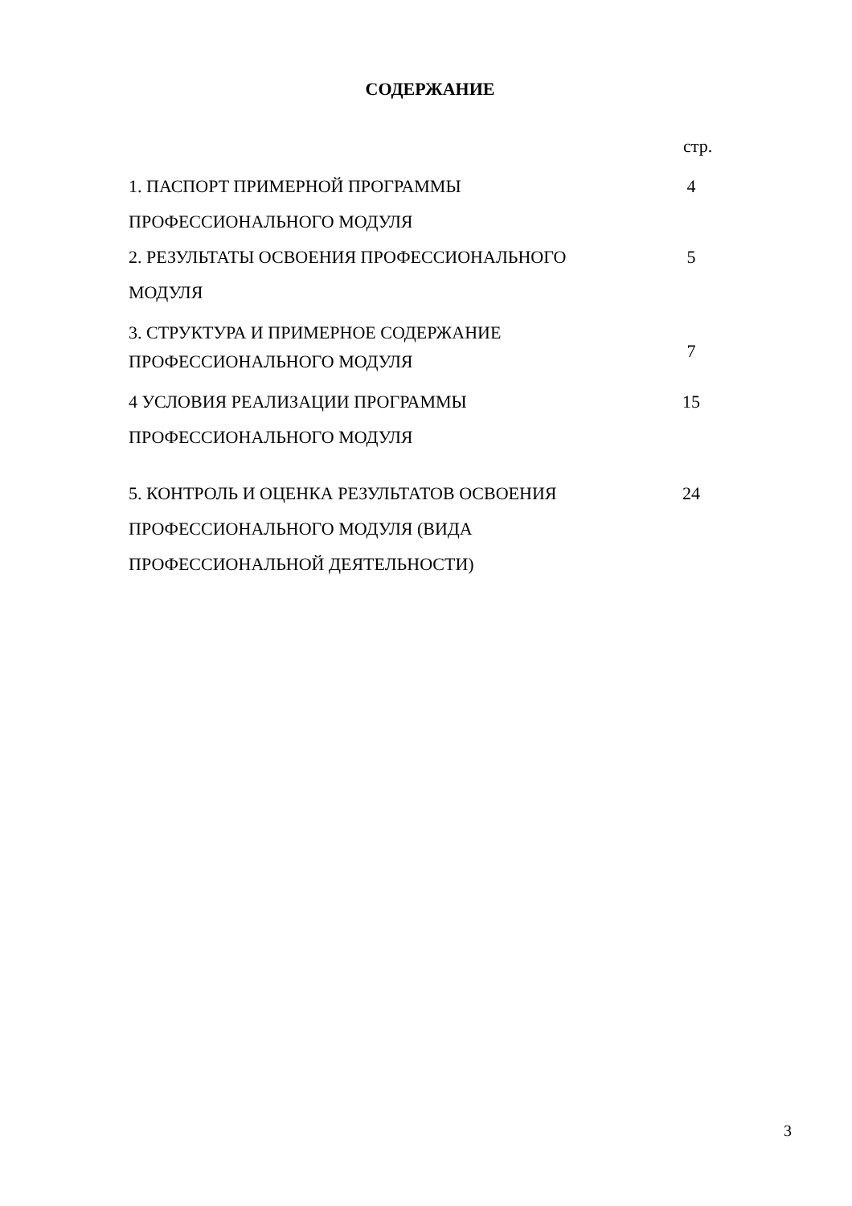СОДЕРЖАНИЕ
стр.
| 1. ПАСПОРТ ПРИМЕРНОЙ ПРОГРАММЫ ПРОФЕССИОНАЛЬНОГО МОДУЛЯ | 4 |
| 2. РЕЗУЛЬТАТЫ ОСВОЕНИЯ ПРОФЕССИОНАЛЬНОГО МОДУЛЯ | 5 |
| 3. СТРУКТУРА И ПРИМЕРНОЕ СОДЕРЖАНИЕ ПРОФЕССИОНАЛЬНОГО МОДУЛЯ | 7 |
| 4 УСЛОВИЯ РЕАЛИЗАЦИИ ПРОГРАММЫ ПРОФЕССИОНАЛЬНОГО МОДУЛЯ | 15 |
| 5. КОНТРОЛЬ И ОЦЕНКА РЕЗУЛЬТАТОВ ОСВОЕНИЯ ПРОФЕССИОНАЛЬНОГО МОДУЛЯ (ВИДА ПРОФЕССИОНАЛЬНОЙ ДЕЯТЕЛЬНОСТИ) | 24 |
3